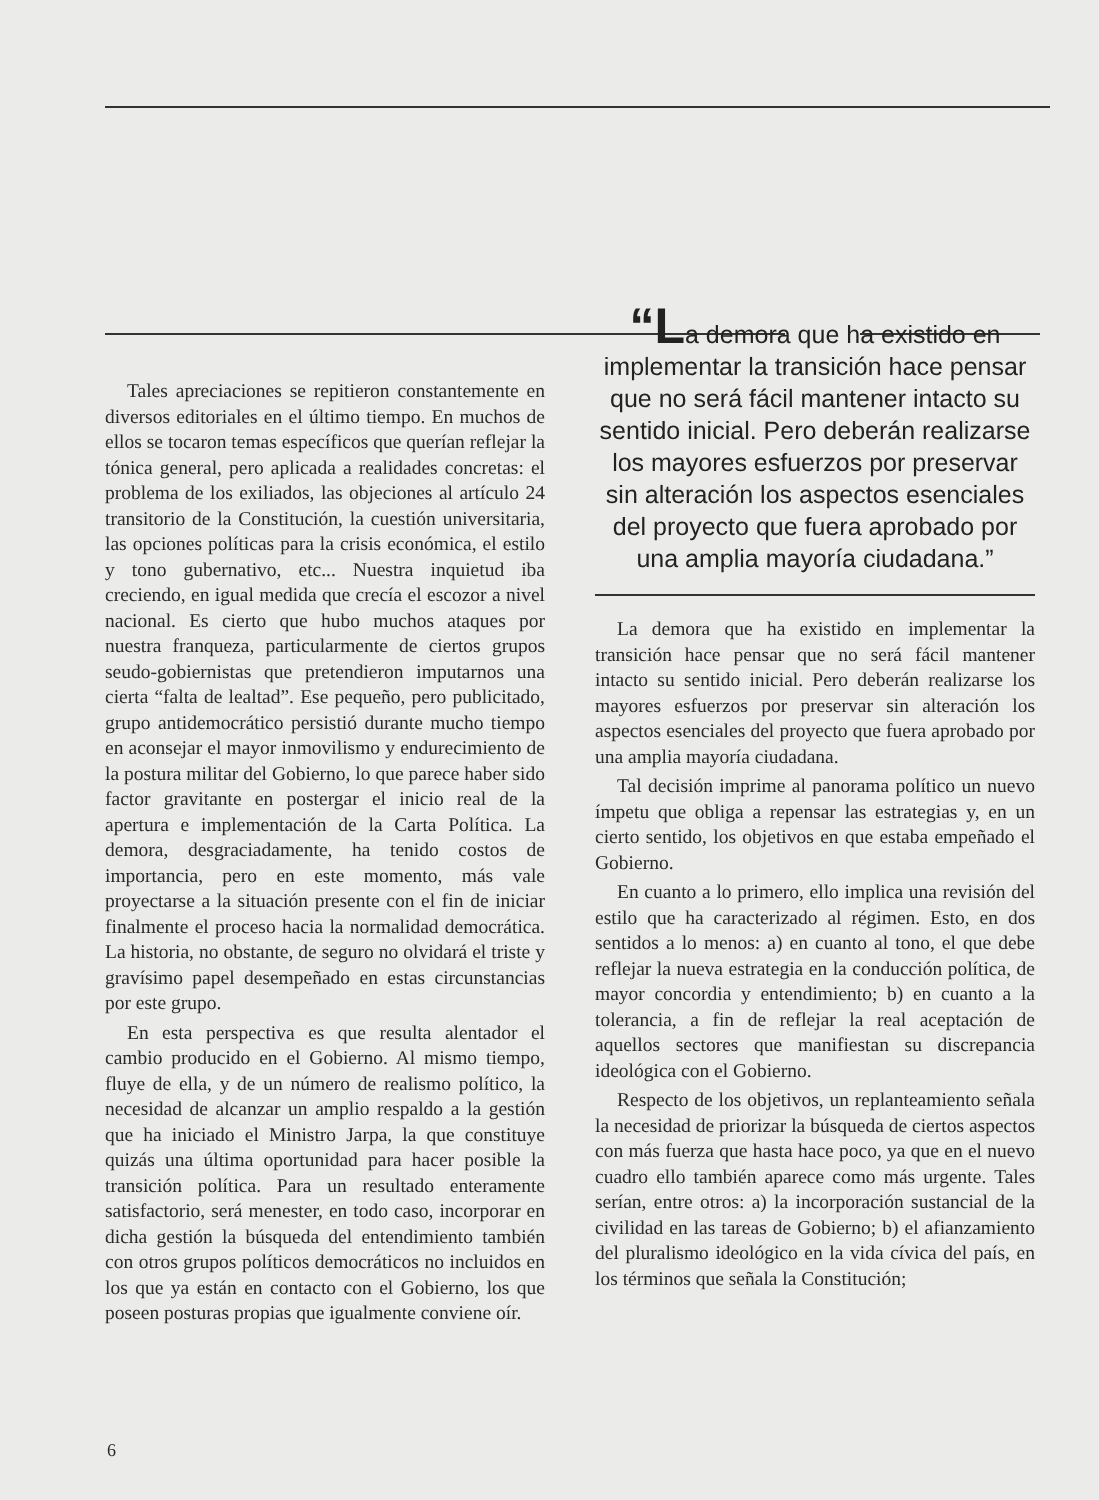Tales apreciaciones se repitieron constantemente en diversos editoriales en el último tiempo. En muchos de ellos se tocaron temas específicos que querían reflejar la tónica general, pero aplicada a realidades concretas: el problema de los exiliados, las objeciones al artículo 24 transitorio de la Constitución, la cuestión universitaria, las opciones políticas para la crisis económica, el estilo y tono gubernativo, etc... Nuestra inquietud iba creciendo, en igual medida que crecía el escozor a nivel nacional. Es cierto que hubo muchos ataques por nuestra franqueza, particularmente de ciertos grupos seudo-gobiernistas que pretendieron imputarnos una cierta “falta de lealtad”. Ese pequeño, pero publicitado, grupo antidemocrático persistió durante mucho tiempo en aconsejar el mayor inmovilismo y endurecimiento de la postura militar del Gobierno, lo que parece haber sido factor gravitante en postergar el inicio real de la apertura e implementación de la Carta Política. La demora, desgraciadamente, ha tenido costos de importancia, pero en este momento, más vale proyectarse a la situación presente con el fin de iniciar finalmente el proceso hacia la normalidad democrática. La historia, no obstante, de seguro no olvidará el triste y gravísimo papel desempeñado en estas circunstancias por este grupo.
En esta perspectiva es que resulta alentador el cambio producido en el Gobierno. Al mismo tiempo, fluye de ella, y de un número de realismo político, la necesidad de alcanzar un amplio respaldo a la gestión que ha iniciado el Ministro Jarpa, la que constituye quizás una última oportunidad para hacer posible la transición política. Para un resultado enteramente satisfactorio, será menester, en todo caso, incorporar en dicha gestión la búsqueda del entendimiento también con otros grupos políticos democráticos no incluidos en los que ya están en contacto con el Gobierno, los que poseen posturas propias que igualmente conviene oír.
“La demora que ha existido en implementar la transición hace pensar que no será fácil mantener intacto su sentido inicial. Pero deberán realizarse los mayores esfuerzos por preservar sin alteración los aspectos esenciales del proyecto que fuera aprobado por una amplia mayoría ciudadana.”
La demora que ha existido en implementar la transición hace pensar que no será fácil mantener intacto su sentido inicial. Pero deberán realizarse los mayores esfuerzos por preservar sin alteración los aspectos esenciales del proyecto que fuera aprobado por una amplia mayoría ciudadana.
Tal decisión imprime al panorama político un nuevo ímpetu que obliga a repensar las estrategias y, en un cierto sentido, los objetivos en que estaba empeñado el Gobierno.
En cuanto a lo primero, ello implica una revisión del estilo que ha caracterizado al régimen. Esto, en dos sentidos a lo menos: a) en cuanto al tono, el que debe reflejar la nueva estrategia en la conducción política, de mayor concordia y entendimiento; b) en cuanto a la tolerancia, a fin de reflejar la real aceptación de aquellos sectores que manifiestan su discrepancia ideológica con el Gobierno.
Respecto de los objetivos, un replanteamiento señala la necesidad de priorizar la búsqueda de ciertos aspectos con más fuerza que hasta hace poco, ya que en el nuevo cuadro ello también aparece como más urgente. Tales serían, entre otros: a) la incorporación sustancial de la civilidad en las tareas de Gobierno; b) el afianzamiento del pluralismo ideológico en la vida cívica del país, en los términos que señala la Constitución;
6